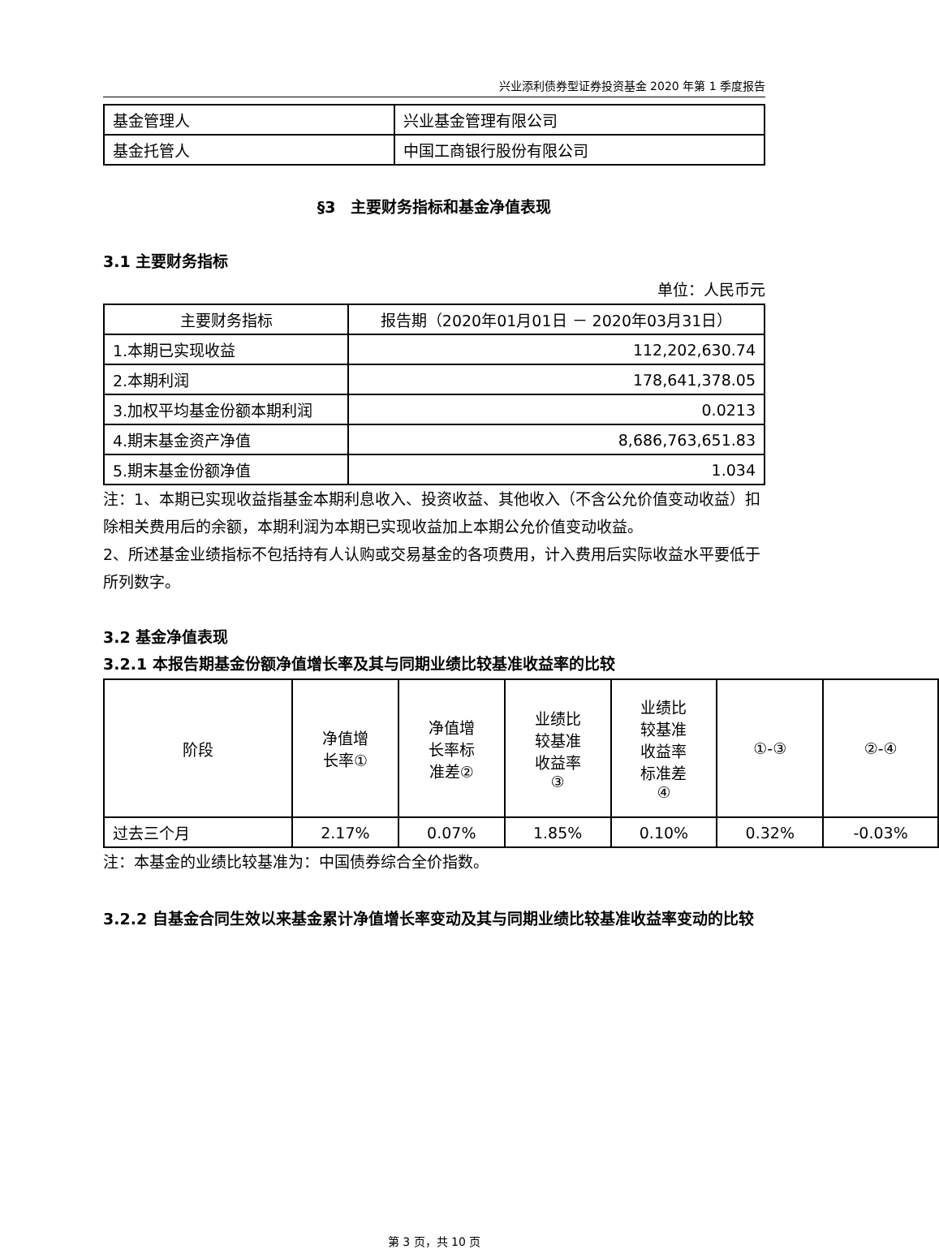兴业添利债券型证券投资基金 2020 年第 1 季度报告
| 基金管理人 | 兴业基金管理有限公司 |
| 基金托管人 | 中国工商银行股份有限公司 |
§3　主要财务指标和基金净值表现
3.1 主要财务指标
单位：人民币元
| 主要财务指标 | 报告期（2020年01月01日 － 2020年03月31日） |
| --- | --- |
| 1.本期已实现收益 | 112,202,630.74 |
| 2.本期利润 | 178,641,378.05 |
| 3.加权平均基金份额本期利润 | 0.0213 |
| 4.期末基金资产净值 | 8,686,763,651.83 |
| 5.期末基金份额净值 | 1.034 |
注：1、本期已实现收益指基金本期利息收入、投资收益、其他收入（不含公允价值变动收益）扣除相关费用后的余额，本期利润为本期已实现收益加上本期公允价值变动收益。
2、所述基金业绩指标不包括持有人认购或交易基金的各项费用，计入费用后实际收益水平要低于所列数字。
3.2 基金净值表现
3.2.1 本报告期基金份额净值增长率及其与同期业绩比较基准收益率的比较
| 阶段 | 净值增 长率① | 净值增 长率标 准差② | 业绩比 较基准 收益率 ③ | 业绩比 较基准 收益率 标准差 ④ | ①-③ | ②-④ |
| --- | --- | --- | --- | --- | --- | --- |
| 过去三个月 | 2.17% | 0.07% | 1.85% | 0.10% | 0.32% | -0.03% |
注：本基金的业绩比较基准为：中国债券综合全价指数。
3.2.2 自基金合同生效以来基金累计净值增长率变动及其与同期业绩比较基准收益率变动的比较
第 3 页，共 10 页